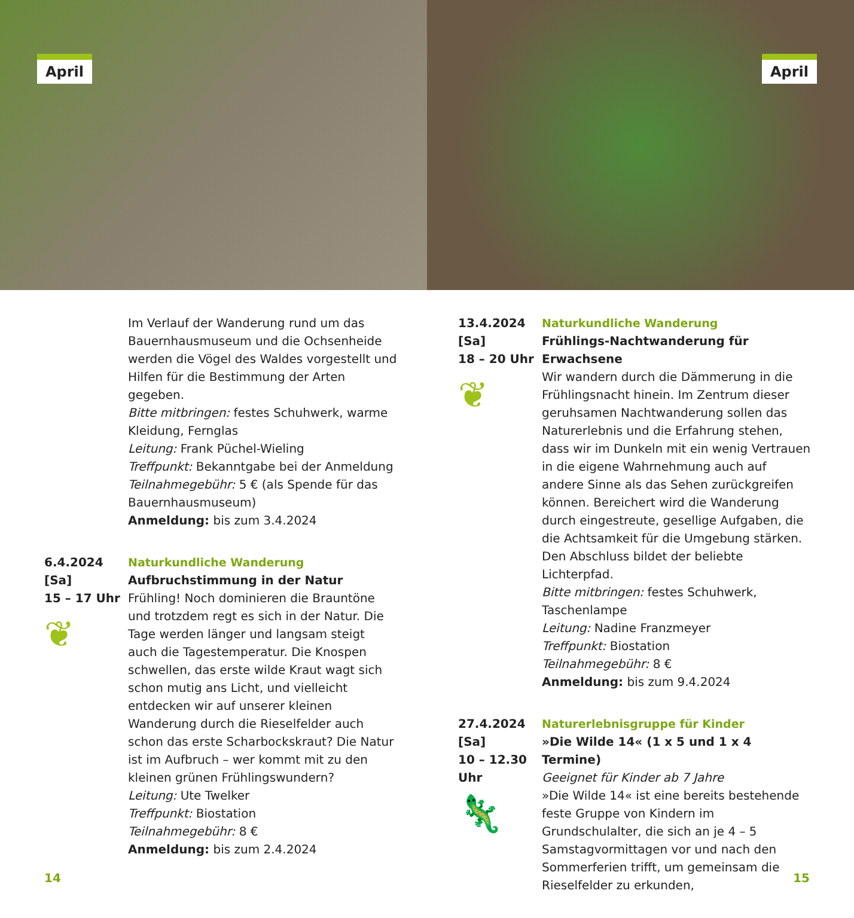April
April
Im Verlauf der Wanderung rund um das Bauernhausmuseum und die Ochsenheide werden die Vögel des Waldes vorgestellt und Hilfen für die Bestimmung der Arten gegeben.
Bitte mitbringen: festes Schuhwerk, warme Kleidung, Fernglas
Leitung: Frank Püchel-Wieling
Treffpunkt: Bekanntgabe bei der Anmeldung
Teilnahmegebühr: 5 € (als Spende für das Bauernhausmuseum)
Anmeldung: bis zum 3.4.2024
6.4.2024
[Sa]
15 – 17 Uhr
❦
Naturkundliche Wanderung
Aufbruchstimmung in der Natur
Frühling! Noch dominieren die Brauntöne und trotzdem regt es sich in der Natur. Die Tage werden länger und langsam steigt auch die Tagestemperatur. Die Knospen schwellen, das erste wilde Kraut wagt sich schon mutig ans Licht, und vielleicht entdecken wir auf unserer kleinen Wanderung durch die Rieselfelder auch schon das erste Scharbockskraut? Die Natur ist im Aufbruch – wer kommt mit zu den kleinen grünen Frühlingswundern?
Leitung: Ute Twelker
Treffpunkt: Biostation
Teilnahmegebühr: 8 €
Anmeldung: bis zum 2.4.2024
13.4.2024
[Sa]
18 – 20 Uhr
❦
Naturkundliche Wanderung
Frühlings-Nachtwanderung für Erwachsene
Wir wandern durch die Dämmerung in die Frühlingsnacht hinein. Im Zentrum dieser geruhsamen Nachtwanderung sollen das Naturerlebnis und die Erfahrung stehen, dass wir im Dunkeln mit ein wenig Vertrauen in die eigene Wahrnehmung auch auf andere Sinne als das Sehen zurückgreifen können. Bereichert wird die Wanderung durch eingestreute, gesellige Aufgaben, die die Achtsamkeit für die Umgebung stärken. Den Abschluss bildet der beliebte Lichterpfad.
Bitte mitbringen: festes Schuhwerk, Taschenlampe
Leitung: Nadine Franzmeyer
Treffpunkt: Biostation
Teilnahmegebühr: 8 €
Anmeldung: bis zum 9.4.2024
27.4.2024
[Sa]
10 – 12.30
Uhr
🦎
Naturerlebnisgruppe für Kinder
»Die Wilde 14« (1 x 5 und 1 x 4 Termine)
Geeignet für Kinder ab 7 Jahre
»Die Wilde 14« ist eine bereits bestehende feste Gruppe von Kindern im Grundschulalter, die sich an je 4 – 5 Samstagvormittagen vor und nach den Sommerferien trifft, um gemeinsam die Rieselfelder zu erkunden,
14 15